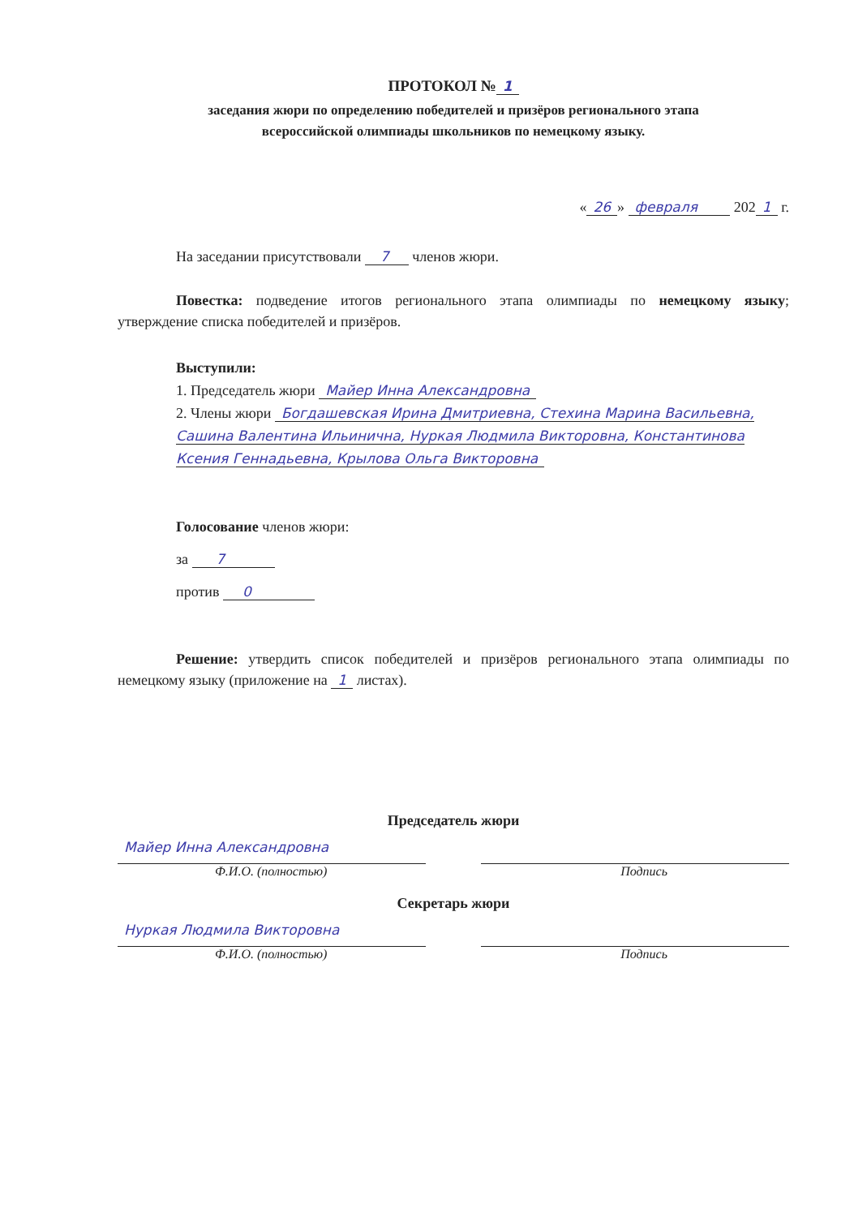ПРОТОКОЛ № 1
заседания жюри по определению победителей и призёров регионального этапа
всероссийской олимпиады школьников по немецкому языку.
« 26 » февраля 202 1 г.
На заседании присутствовали 7 членов жюри.
Повестка: подведение итогов регионального этапа олимпиады по немецкому языку; утверждение списка победителей и призёров.
Выступили:
1. Председатель жюри Майер Инна Александровна
2. Члены жюри Богдашевская Ирина Дмитриевна, Стехина Марина Васильевна, Сашина Валентина Ильинична, Нуркая Людмила Викторовна, Константинова Ксения Геннадьевна, Крылова Ольга Викторовна
Голосование членов жюри:
за 7
против 0
Решение: утвердить список победителей и призёров регионального этапа олимпиады по немецкому языку (приложение на 1 листах).
Председатель жюри
Майер Инна Александровна
Ф.И.О. (полностью) Подпись
Секретарь жюри
Нуркая Людмила Викторовна
Ф.И.О. (полностью) Подпись